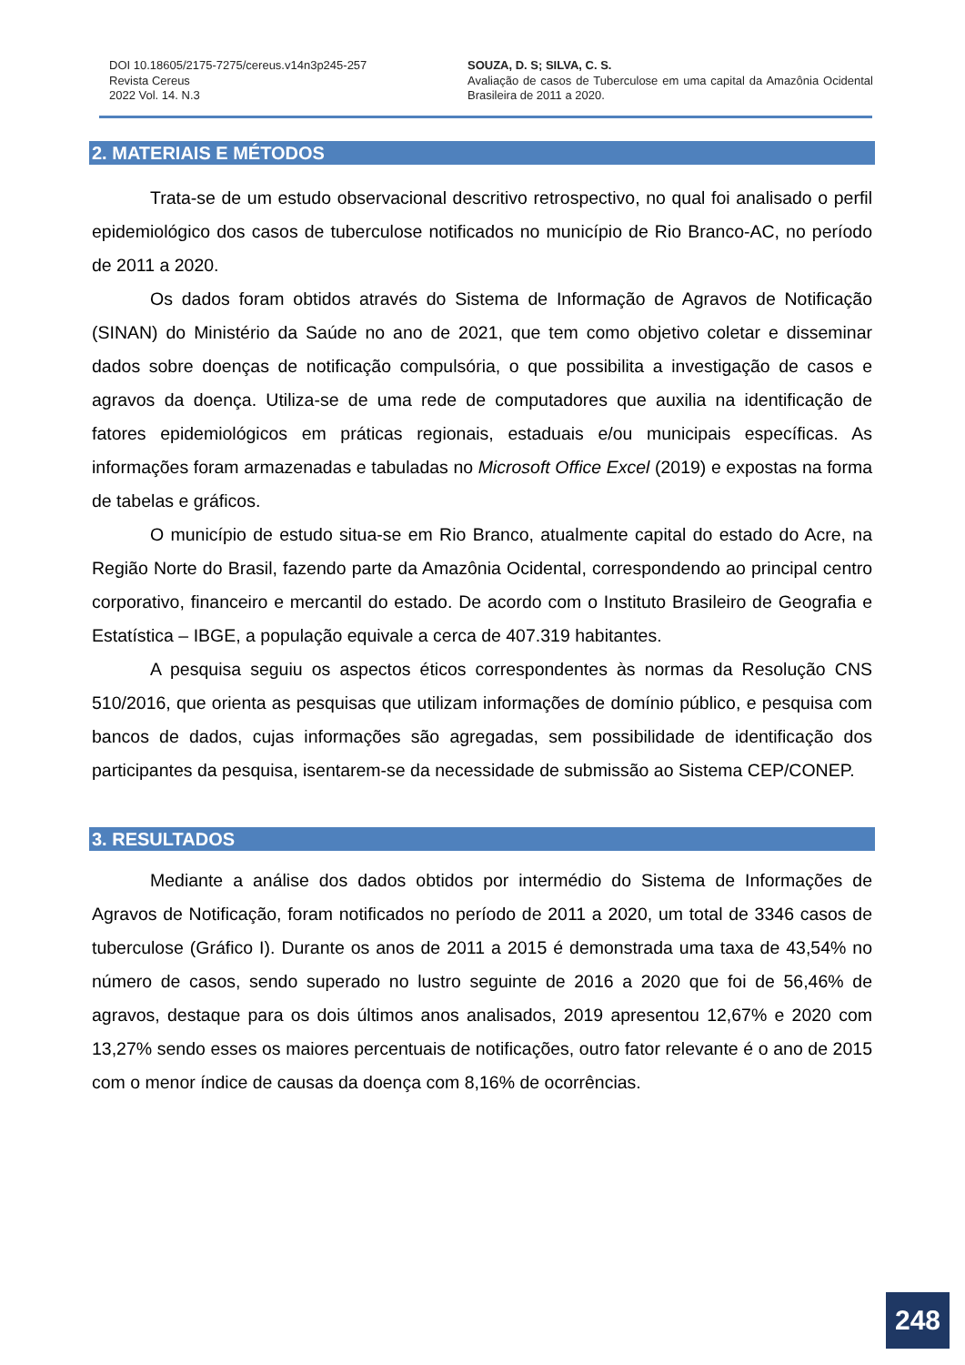DOI 10.18605/2175-7275/cereus.v14n3p245-257
Revista Cereus
2022 Vol. 14. N.3
SOUZA, D. S; SILVA, C. S.
Avaliação de casos de Tuberculose em uma capital da Amazônia Ocidental Brasileira de 2011 a 2020.
2. MATERIAIS E MÉTODOS
Trata-se de um estudo observacional descritivo retrospectivo, no qual foi analisado o perfil epidemiológico dos casos de tuberculose notificados no município de Rio Branco-AC, no período de 2011 a 2020.
Os dados foram obtidos através do Sistema de Informação de Agravos de Notificação (SINAN) do Ministério da Saúde no ano de 2021, que tem como objetivo coletar e disseminar dados sobre doenças de notificação compulsória, o que possibilita a investigação de casos e agravos da doença. Utiliza-se de uma rede de computadores que auxilia na identificação de fatores epidemiológicos em práticas regionais, estaduais e/ou municipais específicas. As informações foram armazenadas e tabuladas no Microsoft Office Excel (2019) e expostas na forma de tabelas e gráficos.
O município de estudo situa-se em Rio Branco, atualmente capital do estado do Acre, na Região Norte do Brasil, fazendo parte da Amazônia Ocidental, correspondendo ao principal centro corporativo, financeiro e mercantil do estado. De acordo com o Instituto Brasileiro de Geografia e Estatística – IBGE, a população equivale a cerca de 407.319 habitantes.
A pesquisa seguiu os aspectos éticos correspondentes às normas da Resolução CNS 510/2016, que orienta as pesquisas que utilizam informações de domínio público, e pesquisa com bancos de dados, cujas informações são agregadas, sem possibilidade de identificação dos participantes da pesquisa, isentarem-se da necessidade de submissão ao Sistema CEP/CONEP.
3. RESULTADOS
Mediante a análise dos dados obtidos por intermédio do Sistema de Informações de Agravos de Notificação, foram notificados no período de 2011 a 2020, um total de 3346 casos de tuberculose (Gráfico I). Durante os anos de 2011 a 2015 é demonstrada uma taxa de 43,54% no número de casos, sendo superado no lustro seguinte de 2016 a 2020 que foi de 56,46% de agravos, destaque para os dois últimos anos analisados, 2019 apresentou 12,67% e 2020 com 13,27% sendo esses os maiores percentuais de notificações, outro fator relevante é o ano de 2015 com o menor índice de causas da doença com 8,16% de ocorrências.
248